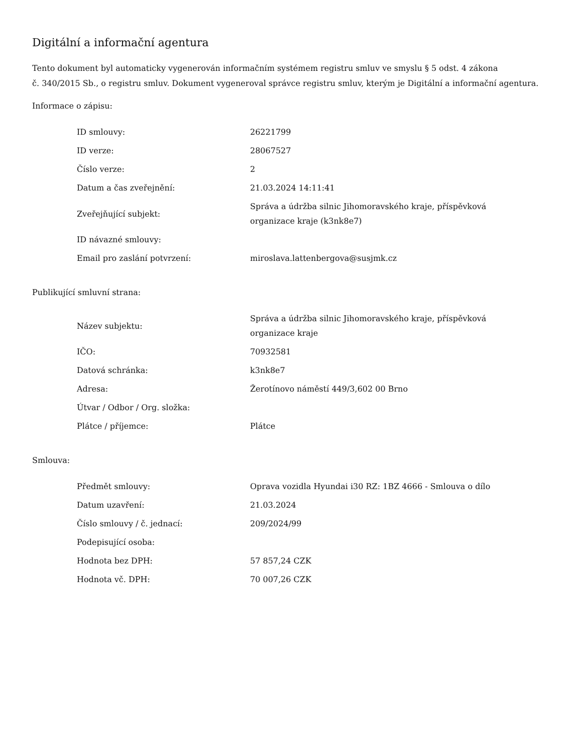Digitální a informační agentura
Tento dokument byl automaticky vygenerován informačním systémem registru smluv ve smyslu § 5 odst. 4 zákona
č. 340/2015 Sb., o registru smluv. Dokument vygeneroval správce registru smluv, kterým je Digitální a informační agentura.
Informace o zápisu:
| ID smlouvy: | 26221799 |
| ID verze: | 28067527 |
| Číslo verze: | 2 |
| Datum a čas zveřejnění: | 21.03.2024 14:11:41 |
| Zveřejňující subjekt: | Správa a údržba silnic Jihomoravského kraje, příspěvková organizace kraje (k3nk8e7) |
| ID návazné smlouvy: | |
| Email pro zaslání potvrzení: | miroslava.lattenbergova@susjmk.cz |
Publikující smluvní strana:
| Název subjektu: | Správa a údržba silnic Jihomoravského kraje, příspěvková organizace kraje |
| IČO: | 70932581 |
| Datová schránka: | k3nk8e7 |
| Adresa: | Žerotínovo náměstí 449/3,602 00 Brno |
| Útvar / Odbor / Org. složka: | |
| Plátce / příjemce: | Plátce |
Smlouva:
| Předmět smlouvy: | Oprava vozidla Hyundai i30 RZ: 1BZ 4666 - Smlouva o dílo |
| Datum uzavření: | 21.03.2024 |
| Číslo smlouvy / č. jednací: | 209/2024/99 |
| Podepisující osoba: | |
| Hodnota bez DPH: | 57 857,24 CZK |
| Hodnota vč. DPH: | 70 007,26 CZK |